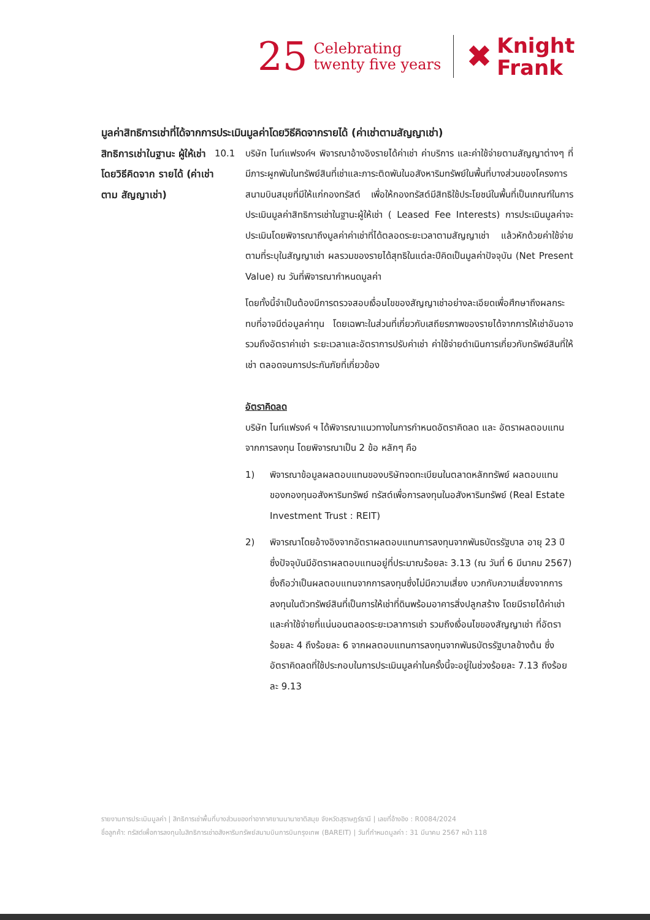25
Celebrating
twenty five years
✖
Knight
Frank
มูลค่าสิทธิการเช่าที่ได้จากการประเมินมูลค่าโดยวิธีคิดจากรายได้ (ค่าเช่าตามสัญญาเช่า)
สิทธิการเช่าในฐานะ ผู้ให้เช่า โดยวิธีคิดจาก รายได้ (ค่าเช่าตาม สัญญาเช่า)
10.1 บริษัท ไนท์แฟรงค์ฯ พิจารณาอ้างอิงรายได้ค่าเช่า ค่าบริการ และค่าใช้จ่ายตามสัญญาต่างๆ ที่มีภาระผูกพันในทรัพย์สินที่เช่าและภาระติดพันในอสังหาริมทรัพย์ในพื้นที่บางส่วนของโครงการสนามบินสมุยที่มีให้แก่กองทรัสต์ เพื่อให้กองทรัสต์มีสิทธิใช้ประโยชน์ในพื้นที่เป็นเกณฑ์ในการประเมินมูลค่าสิทธิการเช่าในฐานะผู้ให้เช่า ( Leased Fee Interests) การประเมินมูลค่าจะประเมินโดยพิจารณาถึงมูลค่าค่าเช่าที่ได้ตลอดระยะเวลาตามสัญญาเช่า แล้วหักด้วยค่าใช้จ่ายตามที่ระบุในสัญญาเช่า ผลรวมของรายได้สุทธิในแต่ละปีคิดเป็นมูลค่าปัจจุบัน (Net Present Value) ณ วันที่พิจารณากำหนดมูลค่า
โดยทั้งนี้จำเป็นต้องมีการตรวจสอบเงื่อนไขของสัญญาเช่าอย่างละเอียดเพื่อศึกษาถึงผลกระทบที่อาจมีต่อมูลค่าทุน โดยเฉพาะในส่วนที่เกี่ยวกับเสถียรภาพของรายได้จากการให้เช่าอันอาจรวมถึงอัตราค่าเช่า ระยะเวลาและอัตราการปรับค่าเช่า ค่าใช้จ่ายดำเนินการเกี่ยวกับทรัพย์สินที่ให้เช่า ตลอดจนการประกันภัยที่เกี่ยวข้อง
อัตราคิดลด
บริษัท ไนท์แฟรงค์ ฯ ได้พิจารณาแนวทางในการกำหนดอัตราคิดลด และ อัตราผลตอบแทนจากการลงทุน โดยพิจารณาเป็น 2 ข้อ หลักๆ คือ
1) พิจารณาข้อมูลผลตอบแทนของบริษัทจดทะเบียนในตลาดหลักทรัพย์ ผลตอบแทนของกองทุนอสังหาริมทรัพย์ ทรัสต์เพื่อการลงทุนในอสังหาริมทรัพย์ (Real Estate Investment Trust : REIT)
2) พิจารณาโดยอ้างอิงจากอัตราผลตอบแทนการลงทุนจากพันธบัตรรัฐบาล อายุ 23 ปี ซึ่งปัจจุบันมีอัตราผลตอบแทนอยู่ที่ประมาณร้อยละ 3.13 (ณ วันที่ 6 มีนาคม 2567) ซึ่งถือว่าเป็นผลตอบแทนจากการลงทุนซึ่งไม่มีความเสี่ยง บวกกับความเสี่ยงจากการลงทุนในตัวทรัพย์สินที่เป็นการให้เช่าที่ดินพร้อมอาคารสิ่งปลูกสร้าง โดยมีรายได้ค่าเช่าและค่าใช้จ่ายที่แน่นอนตลอดระยะเวลาการเช่า รวมถึงเงื่อนไขของสัญญาเช่า ที่อัตราร้อยละ 4 ถึงร้อยละ 6 จากผลตอบแทนการลงทุนจากพันธบัตรรัฐบาลข้างต้น ซึ่งอัตราคิดลดที่ใช้ประกอบในการประเมินมูลค่าในครั้งนี้จะอยู่ในช่วงร้อยละ 7.13 ถึงร้อยละ 9.13
รายงานการประเมินมูลค่า | สิทธิการเช่าพื้นที่บางส่วนของท่าอากาศยานนานาชาติสมุย จังหวัดสุราษฎร์ธานี | เลขที่อ้างอิง : R0084/2024
ชื่อลูกค้า: ทรัสต์เพื่อการลงทุนในสิทธิการเช่าอสังหาริมทรัพย์สนามบินการบินกรุงเทพ (BAREIT) | วันที่กำหนดมูลค่า : 31 มีนาคม 2567 หน้า 118